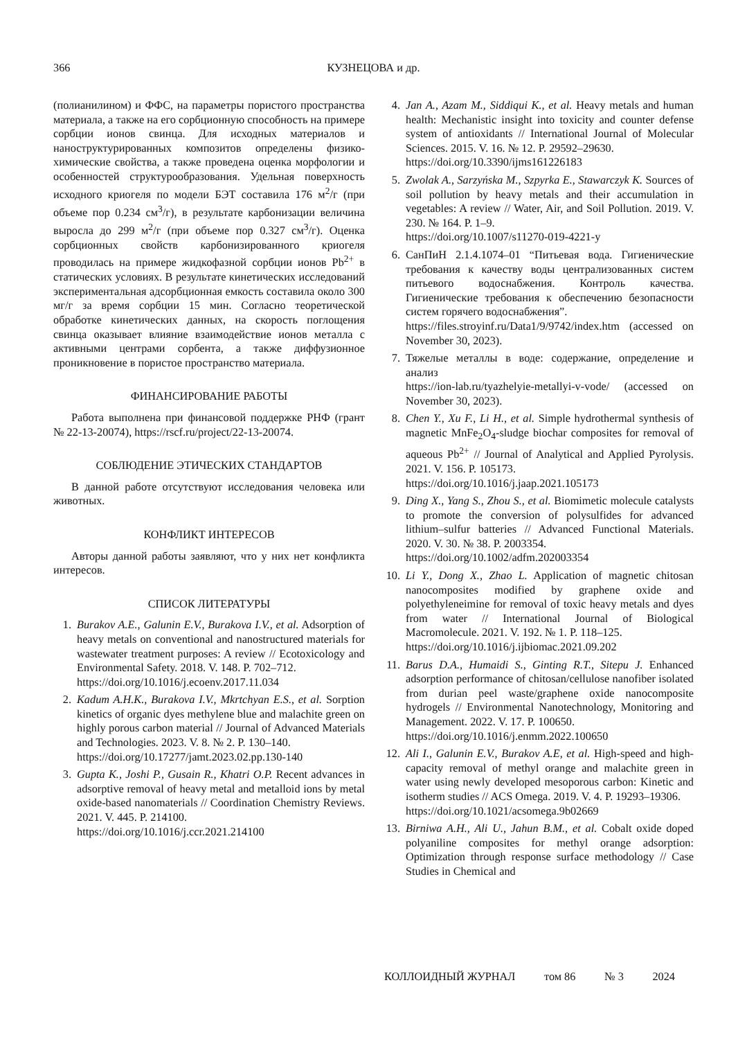366 КУЗНЕЦОВА и др.
(полианилином) и ФФС, на параметры пористого пространства материала, а также на его сорбционную способность на примере сорбции ионов свинца. Для исходных материалов и наноструктурированных композитов определены физико-химические свойства, а также проведена оценка морфологии и особенностей структурообразования. Удельная поверхность исходного криогеля по модели БЭТ составила 176 м<sup>2</sup>/г (при объеме пор 0.234 см<sup>3</sup>/г), в результате карбонизации величина выросла до 299 м<sup>2</sup>/г (при объеме пор 0.327 см<sup>3</sup>/г). Оценка сорбционных свойств карбонизированного криогеля проводилась на примере жидкофазной сорбции ионов Pb<sup>2+</sup> в статических условиях. В результате кинетических исследований экспериментальная адсорбционная емкость составила около 300 мг/г за время сорбции 15 мин. Согласно теоретической обработке кинетических данных, на скорость поглощения свинца оказывает влияние взаимодействие ионов металла с активными центрами сорбента, а также диффузионное проникновение в пористое пространство материала.
ФИНАНСИРОВАНИЕ РАБОТЫ
Работа выполнена при финансовой поддержке РНФ (грант № 22-13-20074), https://rscf.ru/project/22-13-20074.
СОБЛЮДЕНИЕ ЭТИЧЕСКИХ СТАНДАРТОВ
В данной работе отсутствуют исследования человека или животных.
КОНФЛИКТ ИНТЕРЕСОВ
Авторы данной работы заявляют, что у них нет конфликта интересов.
СПИСОК ЛИТЕРАТУРЫ
1. Burakov A.E., Galunin E.V., Burakova I.V., et al. Adsorption of heavy metals on conventional and nanostructured materials for wastewater treatment purposes: A review // Ecotoxicology and Environmental Safety. 2018. V. 148. P. 702–712.
https://doi.org/10.1016/j.ecoenv.2017.11.034
2. Kadum A.H.K., Burakova I.V., Mkrtchyan E.S., et al. Sorption kinetics of organic dyes methylene blue and malachite green on highly porous carbon material // Journal of Advanced Materials and Technologies. 2023. V. 8. № 2. P. 130–140.
https://doi.org/10.17277/jamt.2023.02.pp.130-140
3. Gupta K., Joshi P., Gusain R., Khatri O.P. Recent advances in adsorptive removal of heavy metal and metalloid ions by metal oxide-based nanomaterials // Coordination Chemistry Reviews. 2021. V. 445. P. 214100.
https://doi.org/10.1016/j.ccr.2021.214100
4. Jan A., Azam M., Siddiqui K., et al. Heavy metals and human health: Mechanistic insight into toxicity and counter defense system of antioxidants // International Journal of Molecular Sciences. 2015. V. 16. № 12. P. 29592–29630.
https://doi.org/10.3390/ijms161226183
5. Zwolak A., Sarzyńska M., Szpyrka E., Stawarczyk K. Sources of soil pollution by heavy metals and their accumulation in vegetables: A review // Water, Air, and Soil Pollution. 2019. V. 230. № 164. P. 1–9.
https://doi.org/10.1007/s11270-019-4221-y
6. СанПиН 2.1.4.1074–01 “Питьевая вода. Гигиенические требования к качеству воды централизованных систем питьевого водоснабжения. Контроль качества. Гигиенические требования к обеспечению безопасности систем горячего водоснабжения”.
https://files.stroyinf.ru/Data1/9/9742/index.htm (accessed on November 30, 2023).
7. Тяжелые металлы в воде: содержание, определение и анализ
https://ion-lab.ru/tyazhelyie-metallyi-v-vode/ (accessed on November 30, 2023).
8. Chen Y., Xu F., Li H., et al. Simple hydrothermal synthesis of magnetic MnFe<sub>2</sub>O<sub>4</sub>-sludge biochar composites for removal of aqueous Pb<sup>2+</sup> // Journal of Analytical and Applied Pyrolysis. 2021. V. 156. P. 105173.
https://doi.org/10.1016/j.jaap.2021.105173
9. Ding X., Yang S., Zhou S., et al. Biomimetic molecule catalysts to promote the conversion of polysulfides for advanced lithium–sulfur batteries // Advanced Functional Materials. 2020. V. 30. № 38. P. 2003354.
https://doi.org/10.1002/adfm.202003354
10. Li Y., Dong X., Zhao L. Application of magnetic chitosan nanocomposites modified by graphene oxide and polyethyleneimine for removal of toxic heavy metals and dyes from water // International Journal of Biological Macromolecule. 2021. V. 192. № 1. P. 118–125.
https://doi.org/10.1016/j.ijbiomac.2021.09.202
11. Barus D.A., Humaidi S., Ginting R.T., Sitepu J. Enhanced adsorption performance of chitosan/cellulose nanofiber isolated from durian peel waste/graphene oxide nanocomposite hydrogels // Environmental Nanotechnology, Monitoring and Management. 2022. V. 17. P. 100650.
https://doi.org/10.1016/j.enmm.2022.100650
12. Ali I., Galunin E.V., Burakov A.E, et al. High-speed and high-capacity removal of methyl orange and malachite green in water using newly developed mesoporous carbon: Kinetic and isotherm studies // ACS Omega. 2019. V. 4. P. 19293–19306.
https://doi.org/10.1021/acsomega.9b02669
13. Birniwa A.H., Ali U., Jahun B.M., et al. Cobalt oxide doped polyaniline composites for methyl orange adsorption: Optimization through response surface methodology // Case Studies in Chemical and
КОЛЛОИДНЫЙ ЖУРНАЛ том 86 № 3 2024